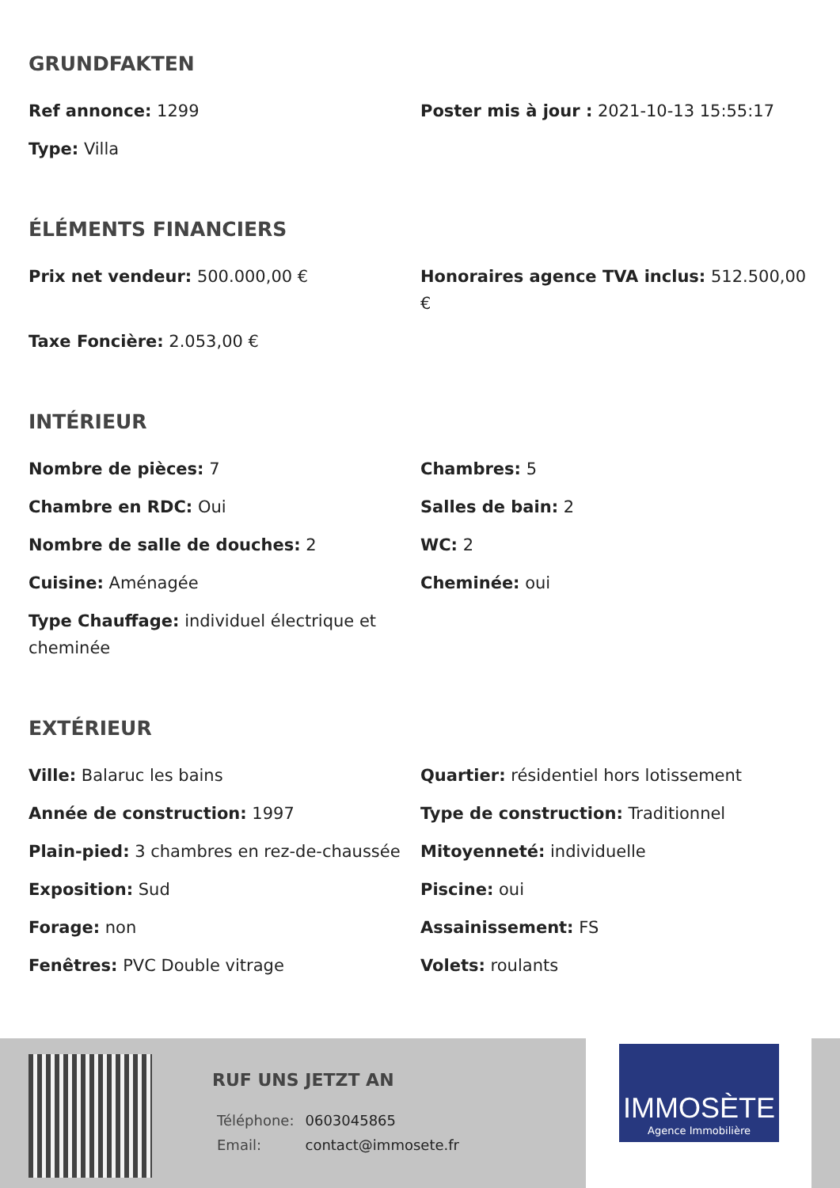GRUNDFAKTEN
Ref annonce: 1299
Poster mis à jour : 2021-10-13 15:55:17
Type: Villa
ÉLÉMENTS FINANCIERS
Prix net vendeur: 500.000,00 €
Honoraires agence TVA inclus: 512.500,00 €
Taxe Foncière: 2.053,00 €
INTÉRIEUR
Nombre de pièces: 7
Chambres: 5
Chambre en RDC: Oui
Salles de bain: 2
Nombre de salle de douches: 2
WC: 2
Cuisine: Aménagée
Cheminée: oui
Type Chauffage: individuel électrique et cheminée
EXTÉRIEUR
Ville: Balaruc les bains
Quartier: résidentiel hors lotissement
Année de construction: 1997
Type de construction: Traditionnel
Plain-pied: 3 chambres en rez-de-chaussée
Mitoyenneté: individuelle
Exposition: Sud
Piscine: oui
Forage: non
Assainissement: FS
Fenêtres: PVC Double vitrage
Volets: roulants
RUF UNS JETZT AN
| Téléphone: | 0603045865 |
| Email: | contact@immosete.fr |
IMMOSÈTE
Agence Immobilière